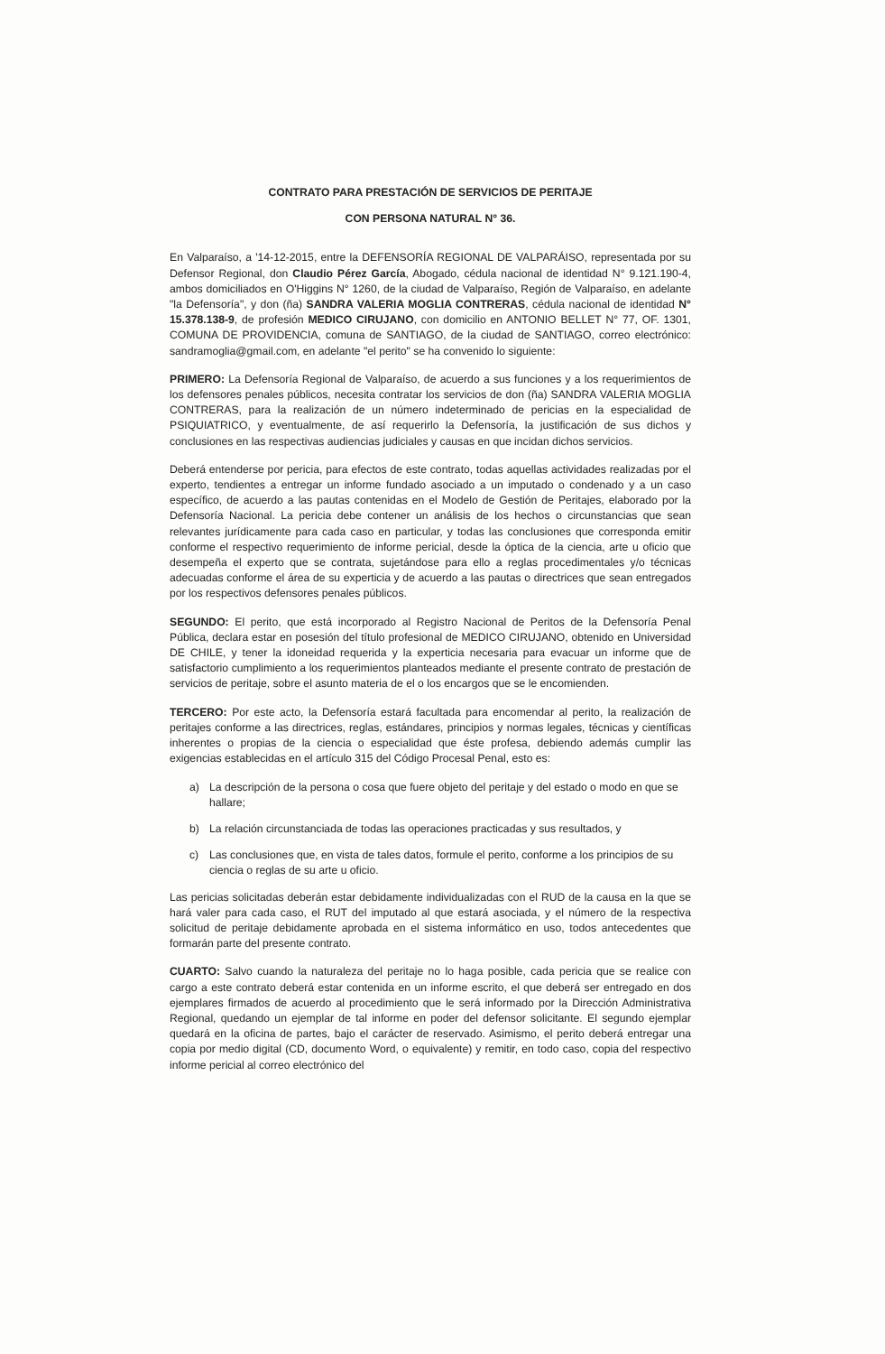CONTRATO PARA PRESTACIÓN DE SERVICIOS DE PERITAJE
CON PERSONA NATURAL N° 36.
En Valparaíso, a '14-12-2015, entre la DEFENSORÍA REGIONAL DE VALPARÁISO, representada por su Defensor Regional, don Claudio Pérez García, Abogado, cédula nacional de identidad N° 9.121.190-4, ambos domiciliados en O'Higgins N° 1260, de la ciudad de Valparaíso, Región de Valparaíso, en adelante "la Defensoría", y don (ña) SANDRA VALERIA MOGLIA CONTRERAS, cédula nacional de identidad N° 15.378.138-9, de profesión MEDICO CIRUJANO, con domicilio en ANTONIO BELLET N° 77, OF. 1301, COMUNA DE PROVIDENCIA, comuna de SANTIAGO, de la ciudad de SANTIAGO, correo electrónico: sandramoglia@gmail.com, en adelante "el perito" se ha convenido lo siguiente:
PRIMERO: La Defensoría Regional de Valparaíso, de acuerdo a sus funciones y a los requerimientos de los defensores penales públicos, necesita contratar los servicios de don (ña) SANDRA VALERIA MOGLIA CONTRERAS, para la realización de un número indeterminado de pericias en la especialidad de PSIQUIATRICO, y eventualmente, de así requerirlo la Defensoría, la justificación de sus dichos y conclusiones en las respectivas audiencias judiciales y causas en que incidan dichos servicios.
Deberá entenderse por pericia, para efectos de este contrato, todas aquellas actividades realizadas por el experto, tendientes a entregar un informe fundado asociado a un imputado o condenado y a un caso específico, de acuerdo a las pautas contenidas en el Modelo de Gestión de Peritajes, elaborado por la Defensoría Nacional. La pericia debe contener un análisis de los hechos o circunstancias que sean relevantes jurídicamente para cada caso en particular, y todas las conclusiones que corresponda emitir conforme el respectivo requerimiento de informe pericial, desde la óptica de la ciencia, arte u oficio que desempeña el experto que se contrata, sujetándose para ello a reglas procedimentales y/o técnicas adecuadas conforme el área de su experticia y de acuerdo a las pautas o directrices que sean entregados por los respectivos defensores penales públicos.
SEGUNDO: El perito, que está incorporado al Registro Nacional de Peritos de la Defensoría Penal Pública, declara estar en posesión del título profesional de MEDICO CIRUJANO, obtenido en Universidad DE CHILE, y tener la idoneidad requerida y la experticia necesaria para evacuar un informe que de satisfactorio cumplimiento a los requerimientos planteados mediante el presente contrato de prestación de servicios de peritaje, sobre el asunto materia de el o los encargos que se le encomienden.
TERCERO: Por este acto, la Defensoría estará facultada para encomendar al perito, la realización de peritajes conforme a las directrices, reglas, estándares, principios y normas legales, técnicas y científicas inherentes o propias de la ciencia o especialidad que éste profesa, debiendo además cumplir las exigencias establecidas en el artículo 315 del Código Procesal Penal, esto es:
a) La descripción de la persona o cosa que fuere objeto del peritaje y del estado o modo en que se hallare;
b) La relación circunstanciada de todas las operaciones practicadas y sus resultados, y
c) Las conclusiones que, en vista de tales datos, formule el perito, conforme a los principios de su ciencia o reglas de su arte u oficio.
Las pericias solicitadas deberán estar debidamente individualizadas con el RUD de la causa en la que se hará valer para cada caso, el RUT del imputado al que estará asociada, y el número de la respectiva solicitud de peritaje debidamente aprobada en el sistema informático en uso, todos antecedentes que formarán parte del presente contrato.
CUARTO: Salvo cuando la naturaleza del peritaje no lo haga posible, cada pericia que se realice con cargo a este contrato deberá estar contenida en un informe escrito, el que deberá ser entregado en dos ejemplares firmados de acuerdo al procedimiento que le será informado por la Dirección Administrativa Regional, quedando un ejemplar de tal informe en poder del defensor solicitante. El segundo ejemplar quedará en la oficina de partes, bajo el carácter de reservado. Asimismo, el perito deberá entregar una copia por medio digital (CD, documento Word, o equivalente) y remitir, en todo caso, copia del respectivo informe pericial al correo electrónico del